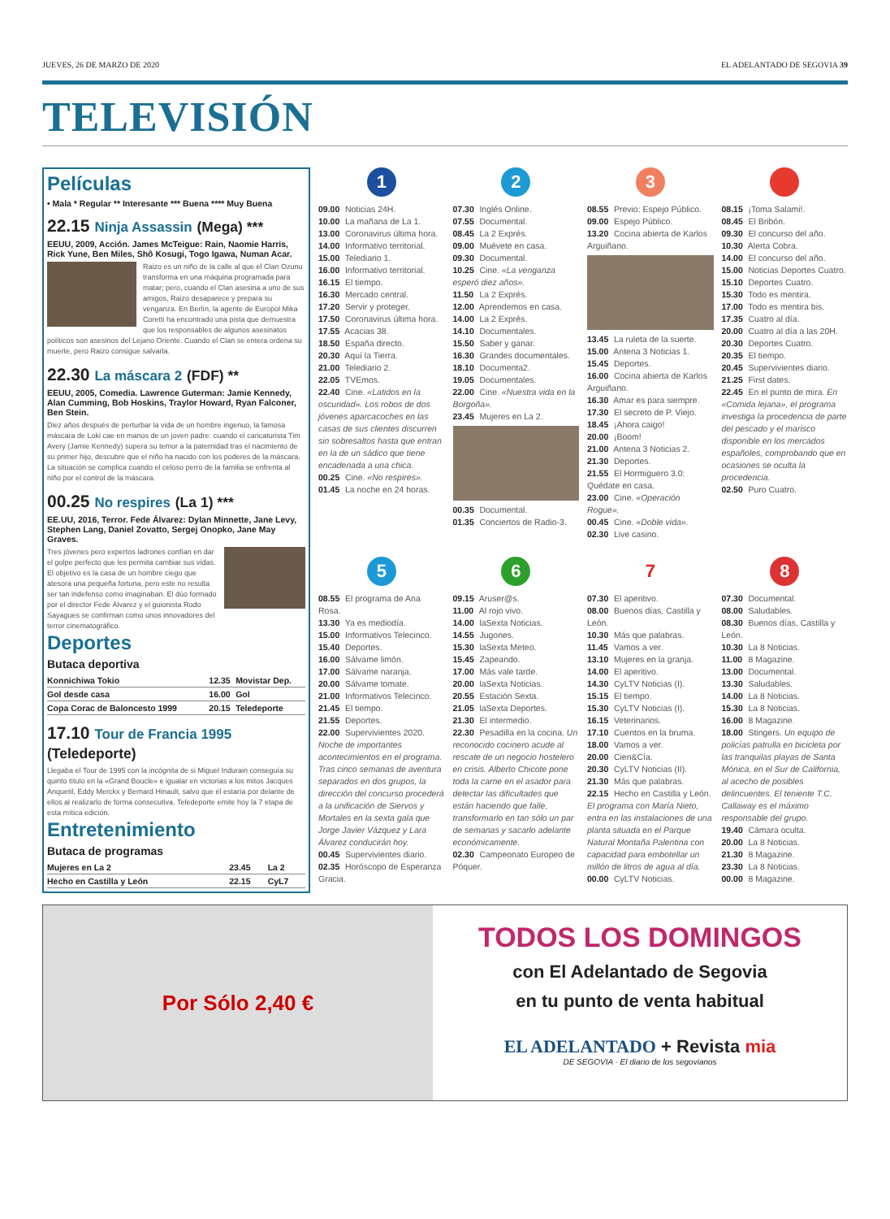JUEVES, 26 DE MARZO DE 2020 EL ADELANTADO DE SEGOVIA 39
TELEVISIÓN
Películas
• Mala * Regular ** Interesante *** Buena **** Muy Buena
22.15 Ninja Assassin (Mega) ***
EEUU, 2009, Acción. James McTeigue: Rain, Naomie Harris, Rick Yune, Ben Miles, Shô Kosugi, Togo Igawa, Numan Acar.
Raizo es un niño de la calle al que el Clan Ozunu transforma en una máquina programada para matar; pero, cuando el Clan asesina a uno de sus amigos, Raizo desaparece y prepara su venganza. En Berlín, la agente de Europol Mika Coretti ha encontrado una pista que demuestra que los responsables de algunos asesinatos políticos son asesinos del Lejano Oriente. Cuando el Clan se entera ordena su muerte, pero Raizo consigue salvarla.
22.30 La máscara 2 (FDF) **
EEUU, 2005, Comedia. Lawrence Guterman: Jamie Kennedy, Alan Cumming, Bob Hoskins, Traylor Howard, Ryan Falconer, Ben Stein.
Diez años después de perturbar la vida de un hombre ingenuo, la famosa máscara de Loki cae en manos de un joven padre: cuando el caricaturista Tim Avery (Jamie Kennedy) supera su temor a la paternidad tras el nacimiento de su primer hijo, descubre que el niño ha nacido con los poderes de la máscara. La situación se complica cuando el celoso perro de la familia se enfrenta al niño por el control de la máscara.
00.25 No respires (La 1) ***
EE.UU, 2016, Terror. Fede Álvarez: Dylan Minnette, Jane Levy, Stephen Lang, Daniel Zovatto, Sergej Onopko, Jane May Graves.
Tres jóvenes pero expertos ladrones confían en dar el golpe perfecto que les permita cambiar sus vidas. El objetivo es la casa de un hombre ciego que atesora una pequeña fortuna, pero este no resulta ser tan indefenso como imaginaban. El dúo formado por el director Fede Álvarez y el guionista Rodo Sayagues se confirman como unos innovadores del terror cinematográfico.
Deportes
Butaca deportiva
| Konnichiwa Tokio | 12.35 | Movistar Dep. |
| Gol desde casa | 16.00 | Gol |
| Copa Corac de Baloncesto 1999 | 20.15 | Teledeporte |
17.10 Tour de Francia 1995 (Teledeporte)
Llegaba el Tour de 1995 con la incógnita de si Miguel Indurain conseguía su quinto título en la «Grand Boucle» e igualar en victorias a los mitos Jacques Anquetil, Eddy Merckx y Bernard Hinault, salvo que él estaría por delante de ellos al realizarlo de forma consecutiva. Teledeporte emite hoy la 7 etapa de esta mítica edición.
Entretenimiento
Butaca de programas
| Mujeres en La 2 | 23.45 | La 2 |
| Hecho en Castilla y León | 22.15 | CyL7 |
1
09.00 Noticias 24H.
10.00 La mañana de La 1.
13.00 Coronavirus última hora.
14.00 Informativo territorial.
15.00 Telediario 1.
16.00 Informativo territorial.
16.15 El tiempo.
16.30 Mercado central.
17.20 Servir y proteger.
17.50 Coronavirus última hora.
17.55 Acacias 38.
18.50 España directo.
20.30 Aquí la Tierra.
21.00 Telediario 2.
22.05 TVEmos.
22.40 Cine. «Latidos en la oscuridad». Los robos de dos jóvenes aparcacoches en las casas de sus clientes discurren sin sobresaltos hasta que entran en la de un sádico que tiene encadenada a una chica.
00.25 Cine. «No respires».
01.45 La noche en 24 horas.
2
07.30 Inglés Online.
07.55 Documental.
08.45 La 2 Exprés.
09.00 Muévete en casa.
09.30 Documental.
10.25 Cine. «La venganza esperó diez años».
11.50 La 2 Exprés.
12.00 Aprendemos en casa.
14.00 La 2 Exprés.
14.10 Documentales.
15.50 Saber y ganar.
16.30 Grandes documentales.
18.10 Documenta2.
19.05 Documentales.
22.00 Cine. «Nuestra vida en la Borgoña».
23.45 Mujeres en La 2.
00.35 Documental.
01.35 Conciertos de Radio-3.
3
08.55 Previo: Espejo Público.
09.00 Espejo Público.
13.20 Cocina abierta de Karlos Arguiñano.
13.45 La ruleta de la suerte.
15.00 Antena 3 Noticias 1.
15.45 Deportes.
16.00 Cocina abierta de Karlos Arguiñano.
16.30 Amar es para siempre.
17.30 El secreto de P. Viejo.
18.45 ¡Ahora caigo!
20.00 ¡Boom!
21.00 Antena 3 Noticias 2.
21.30 Deportes.
21.55 El Hormiguero 3.0: Quédate en casa.
23.00 Cine. «Operación Rogue».
00.45 Cine. «Doble vida».
02.30 Live casino.
08.15 ¡Toma Salami!.
08.45 El Bribón.
09.30 El concurso del año.
10.30 Alerta Cobra.
14.00 El concurso del año.
15.00 Noticias Deportes Cuatro.
15.10 Deportes Cuatro.
15.30 Todo es mentira.
17.00 Todo es mentira bis.
17.35 Cuatro al día.
20.00 Cuatro al día a las 20H.
20.30 Deportes Cuatro.
20.35 El tiempo.
20.45 Supervivientes diario.
21.25 First dates.
22.45 En el punto de mira. En «Comida lejana», el programa investiga la procedencia de parte del pescado y el marisco disponible en los mercados españoles, comprobando que en ocasiones se oculta la procedencia.
02.50 Puro Cuatro.
5
08.55 El programa de Ana Rosa.
13.30 Ya es mediodía.
15.00 Informativos Telecinco.
15.40 Deportes.
16.00 Sálvame limón.
17.00 Sálvame naranja.
20.00 Sálvame tomate.
21.00 Informativos Telecinco.
21.45 El tiempo.
21.55 Deportes.
22.00 Supervivientes 2020. Noche de importantes acontecimientos en el programa. Tras cinco semanas de aventura separados en dos grupos, la dirección del concurso procederá a la unificación de Siervos y Mortales en la sexta gala que Jorge Javier Vázquez y Lara Álvarez conducirán hoy.
00.45 Supervivientes diario.
02.35 Horóscopo de Esperanza Gracia.
6
09.15 Aruser@s.
11.00 Al rojo vivo.
14.00 laSexta Noticias.
14.55 Jugones.
15.30 laSexta Meteo.
15.45 Zapeando.
17.00 Más vale tarde.
20.00 laSexta Noticias.
20.55 Estación Sexta.
21.05 laSexta Deportes.
21.30 El intermedio.
22.30 Pesadilla en la cocina. Un reconocido cocinero acude al rescate de un negocio hostelero en crisis. Alberto Chicote pone toda la carne en el asador para detectar las dificultades que están haciendo que falle, transformarlo en tan sólo un par de semanas y sacarlo adelante económicamente.
02.30 Campeonato Europeo de Póquer.
7
07.30 El aperitivo.
08.00 Buenos días, Castilla y León.
10.30 Más que palabras.
11.45 Vamos a ver.
13.10 Mujeres en la granja.
14.00 El aperitivo.
14.30 CyLTV Noticias (I).
15.15 El tiempo.
15.30 CyLTV Noticias (I).
16.15 Veterinarios.
17.10 Cuentos en la bruma.
18.00 Vamos a ver.
20.00 Cien&Cía.
20.30 CyLTV Noticias (II).
21.30 Más que palabras.
22.15 Hecho en Castilla y León. El programa con María Nieto, entra en las instalaciones de una planta situada en el Parque Natural Montaña Palentina con capacidad para embotellar un millón de litros de agua al día.
00.00 CyLTV Noticias.
8
07.30 Documental.
08.00 Saludables.
08.30 Buenos días, Castilla y León.
10.30 La 8 Noticias.
11.00 8 Magazine.
13.00 Documental.
13.30 Saludables.
14.00 La 8 Noticias.
15.30 La 8 Noticias.
16.00 8 Magazine.
18.00 Stingers. Un equipo de policías patrulla en bicicleta por las tranquilas playas de Santa Mónica, en el Sur de California, al acecho de posibles delincuentes. El teniente T.C. Callaway es el máximo responsable del grupo.
19.40 Cámara oculta.
20.00 La 8 Noticias.
21.30 8 Magazine.
23.30 La 8 Noticias.
00.00 8 Magazine.
Por Sólo 2,40 €
TODOS LOS DOMINGOS
con El Adelantado de Segovia
en tu punto de venta habitual
EL ADELANTADO + Revista mia
DE SEGOVIA · El diario de los segovianos